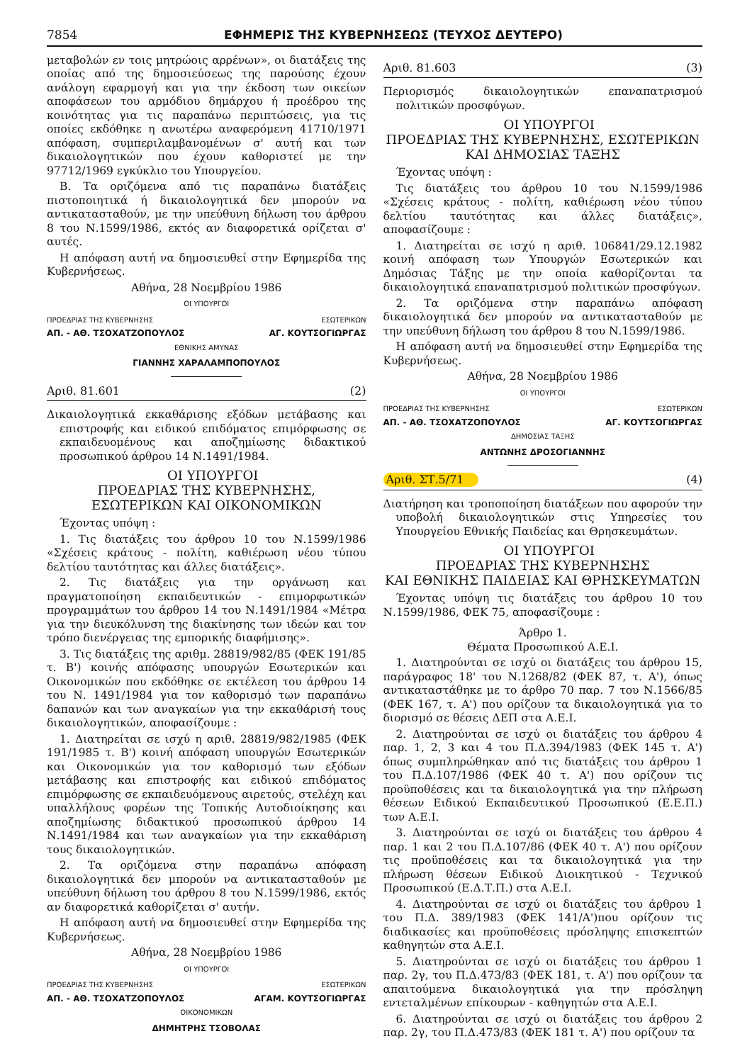7854 ΕΦΗΜΕΡΙΣ ΤΗΣ ΚΥΒΕΡΝΗΣΕΩΣ (ΤΕΥΧΟΣ ΔΕΥΤΕΡΟ)
μεταβολών εν τοις μητρώοις αρρένων», οι διατάξεις της οποίας από της δημοσιεύσεως της παρούσης έχουν ανάλογη εφαρμογή και για την έκδοση των οικείων αποφάσεων του αρμόδιου δημάρχου ή προέδρου της κοινότητας για τις παραπάνω περιπτώσεις, για τις οποίες εκδόθηκε η ανωτέρω αναφερόμενη 41710/1971 απόφαση, συμπεριλαμβανομένων σ' αυτή και των δικαιολογητικών που έχουν καθοριστεί με την 97712/1969 εγκύκλιο του Υπουργείου.
Β. Τα οριζόμενα από τις παραπάνω διατάξεις πιστοποιητικά ή δικαιολογητικά δεν μπορούν να αντικατασταθούν, με την υπεύθυνη δήλωση του άρθρου 8 του Ν.1599/1986, εκτός αν διαφορετικά ορίζεται σ' αυτές.
Η απόφαση αυτή να δημοσιευθεί στην Εφημερίδα της Κυβερνήσεως.
Αθήνα, 28 Νοεμβρίου 1986
ΟΙ ΥΠΟΥΡΓΟΙ
ΠΡΟΕΔΡΙΑΣ ΤΗΣ ΚΥΒΕΡΝΗΣΗΣ ΕΣΩΤΕΡΙΚΩΝ
ΑΠ. - ΑΘ. ΤΣΟΧΑΤΖΟΠΟΥΛΟΣ ΑΓ. ΚΟΥΤΣΟΓΙΩΡΓΑΣ
ΕΘΝΙΚΗΣ ΑΜΥΝΑΣ
ΓΙΑΝΝΗΣ ΧΑΡΑΛΑΜΠΟΠΟΥΛΟΣ
Αριθ. 81.601 (2)
Δικαιολογητικά εκκαθάρισης εξόδων μετάβασης και επιστροφής και ειδικού επιδόματος επιμόρφωσης σε εκπαιδευομένους και αποζημίωσης διδακτικού προσωπικού άρθρου 14 Ν.1491/1984.
ΟΙ ΥΠΟΥΡΓΟΙ
ΠΡΟΕΔΡΙΑΣ ΤΗΣ ΚΥΒΕΡΝΗΣΗΣ,
ΕΣΩΤΕΡΙΚΩΝ ΚΑΙ ΟΙΚΟΝΟΜΙΚΩΝ
Έχοντας υπόψη :
1. Τις διατάξεις του άρθρου 10 του Ν.1599/1986 «Σχέσεις κράτους - πολίτη, καθιέρωση νέου τύπου δελτίου ταυτότητας και άλλες διατάξεις».
2. Τις διατάξεις για την οργάνωση και πραγματοποίηση εκπαιδευτικών - επιμορφωτικών προγραμμάτων του άρθρου 14 του Ν.1491/1984 «Μέτρα για την διευκόλυνση της διακίνησης των ιδεών και τον τρόπο διενέργειας της εμπορικής διαφήμισης».
3. Τις διατάξεις της αριθμ. 28819/982/85 (ΦΕΚ 191/85 τ. Β') κοινής απόφασης υπουργών Εσωτερικών και Οικονομικών που εκδόθηκε σε εκτέλεση του άρθρου 14 του Ν. 1491/1984 για τον καθορισμό των παραπάνω δαπανών και των αναγκαίων για την εκκαθάρισή τους δικαιολογητικών, αποφασίζουμε :
1. Διατηρείται σε ισχύ η αριθ. 28819/982/1985 (ΦΕΚ 191/1985 τ. Β') κοινή απόφαση υπουργών Εσωτερικών και Οικονομικών για τον καθορισμό των εξόδων μετάβασης και επιστροφής και ειδικού επιδόματος επιμόρφωσης σε εκπαιδευόμενους αιρετούς, στελέχη και υπαλλήλους φορέων της Τοπικής Αυτοδιοίκησης και αποζημίωσης διδακτικού προσωπικού άρθρου 14 Ν.1491/1984 και των αναγκαίων για την εκκαθάριση τους δικαιολογητικών.
2. Τα οριζόμενα στην παραπάνω απόφαση δικαιολογητικά δεν μπορούν να αντικατασταθούν με υπεύθυνη δήλωση του άρθρου 8 του Ν.1599/1986, εκτός αν διαφορετικά καθορίζεται σ' αυτήν.
Η απόφαση αυτή να δημοσιευθεί στην Εφημερίδα της Κυβερνήσεως.
Αθήνα, 28 Νοεμβρίου 1986
ΟΙ ΥΠΟΥΡΓΟΙ
ΠΡΟΕΔΡΙΑΣ ΤΗΣ ΚΥΒΕΡΝΗΣΗΣ ΕΣΩΤΕΡΙΚΩΝ
ΑΠ. - ΑΘ. ΤΣΟΧΑΤΖΟΠΟΥΛΟΣ ΑΓΑΜ. ΚΟΥΤΣΟΓΙΩΡΓΑΣ
ΟΙΚΟΝΟΜΙΚΩΝ
ΔΗΜΗΤΡΗΣ ΤΣΟΒΟΛΑΣ
Αριθ. 81.603 (3)
Περιορισμός δικαιολογητικών επαναπατρισμού πολιτικών προσφύγων.
ΟΙ ΥΠΟΥΡΓΟΙ
ΠΡΟΕΔΡΙΑΣ ΤΗΣ ΚΥΒΕΡΝΗΣΗΣ, ΕΣΩΤΕΡΙΚΩΝ
ΚΑΙ ΔΗΜΟΣΙΑΣ ΤΑΞΗΣ
Έχοντας υπόψη :
Τις διατάξεις του άρθρου 10 του Ν.1599/1986 «Σχέσεις κράτους - πολίτη, καθιέρωση νέου τύπου δελτίου ταυτότητας και άλλες διατάξεις», αποφασίζουμε :
1. Διατηρείται σε ισχύ η αριθ. 106841/29.12.1982 κοινή απόφαση των Υπουργών Εσωτερικών και Δημόσιας Τάξης με την οποία καθορίζονται τα δικαιολογητικά επαναπατρισμού πολιτικών προσφύγων.
2. Τα οριζόμενα στην παραπάνω απόφαση δικαιολογητικά δεν μπορούν να αντικατασταθούν με την υπεύθυνη δήλωση του άρθρου 8 του Ν.1599/1986.
Η απόφαση αυτή να δημοσιευθεί στην Εφημερίδα της Κυβερνήσεως.
Αθήνα, 28 Νοεμβρίου 1986
ΟΙ ΥΠΟΥΡΓΟΙ
ΠΡΟΕΔΡΙΑΣ ΤΗΣ ΚΥΒΕΡΝΗΣΗΣ ΕΣΩΤΕΡΙΚΩΝ
ΑΠ. - ΑΘ. ΤΣΟΧΑΤΖΟΠΟΥΛΟΣ ΑΓ. ΚΟΥΤΣΟΓΙΩΡΓΑΣ
ΔΗΜΟΣΙΑΣ ΤΑΞΗΣ
ΑΝΤΩΝΗΣ ΔΡΟΣΟΓΙΑΝΝΗΣ
Αριθ. ΣΤ.5/71 (4)
Διατήρηση και τροποποίηση διατάξεων που αφορούν την υποβολή δικαιολογητικών στις Υπηρεσίες του Υπουργείου Εθνικής Παιδείας και Θρησκευμάτων.
ΟΙ ΥΠΟΥΡΓΟΙ
ΠΡΟΕΔΡΙΑΣ ΤΗΣ ΚΥΒΕΡΝΗΣΗΣ
ΚΑΙ ΕΘΝΙΚΗΣ ΠΑΙΔΕΙΑΣ ΚΑΙ ΘΡΗΣΚΕΥΜΑΤΩΝ
Έχοντας υπόψη τις διατάξεις του άρθρου 10 του Ν.1599/1986, ΦΕΚ 75, αποφασίζουμε :
Άρθρο 1.
Θέματα Προσωπικού Α.Ε.Ι.
1. Διατηρούνται σε ισχύ οι διατάξεις του άρθρου 15, παράγραφος 18' του Ν.1268/82 (ΦΕΚ 87, τ. Α'), όπως αντικαταστάθηκε με το άρθρο 70 παρ. 7 του Ν.1566/85 (ΦΕΚ 167, τ. Α') που ορίζουν τα δικαιολογητικά για το διορισμό σε θέσεις ΔΕΠ στα Α.Ε.Ι.
2. Διατηρούνται σε ισχύ οι διατάξεις του άρθρου 4 παρ. 1, 2, 3 και 4 του Π.Δ.394/1983 (ΦΕΚ 145 τ. Α') όπως συμπληρώθηκαν από τις διατάξεις του άρθρου 1 του Π.Δ.107/1986 (ΦΕΚ 40 τ. Α') που ορίζουν τις προϋποθέσεις και τα δικαιολογητικά για την πλήρωση θέσεων Ειδικού Εκπαιδευτικού Προσωπικού (Ε.Ε.Π.) των Α.Ε.Ι.
3. Διατηρούνται σε ισχύ οι διατάξεις του άρθρου 4 παρ. 1 και 2 του Π.Δ.107/86 (ΦΕΚ 40 τ. Α') που ορίζουν τις προϋποθέσεις και τα δικαιολογητικά για την πλήρωση θέσεων Ειδικού Διοικητικού - Τεχνικού Προσωπικού (Ε.Δ.Τ.Π.) στα Α.Ε.Ι.
4. Διατηρούνται σε ισχύ οι διατάξεις του άρθρου 1 του Π.Δ. 389/1983 (ΦΕΚ 141/Α')που ορίζουν τις διαδικασίες και προϋποθέσεις πρόσληψης επισκεπτών καθηγητών στα Α.Ε.Ι.
5. Διατηρούνται σε ισχύ οι διατάξεις του άρθρου 1 παρ. 2γ, του Π.Δ.473/83 (ΦΕΚ 181, τ. Α') που ορίζουν τα απαιτούμενα δικαιολογητικά για την πρόσληψη εντεταλμένων επίκουρων - καθηγητών στα Α.Ε.Ι.
6. Διατηρούνται σε ισχύ οι διατάξεις του άρθρου 2 παρ. 2γ, του Π.Δ.473/83 (ΦΕΚ 181 τ. Α') που ορίζουν τα